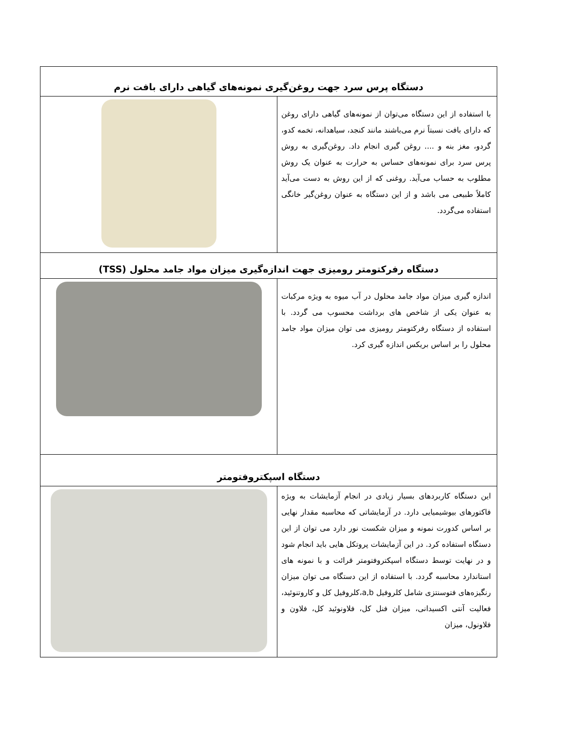| دستگاه پرس سرد جهت روغن‌گیری نمونه‌های گیاهی دارای بافت نرم | |
| با استفاده از این دستگاه می‌توان از نمونه‌های گیاهی دارای روغن که دارای بافت نسبتاً نرم می‌باشند مانند کنجد، سیاهدانه، تخمه کدو، گردو، مغز بنه و .... روغن گیری انجام داد. روغن‌گیری به روش پرس سرد برای نمونه‌های حساس به حرارت به عنوان یک روش مطلوب به حساب می‌آید. روغنی که از این روش به دست می‌آید کاملاً طبیعی می باشد و از این دستگاه به عنوان روغن‌گیر خانگی استفاده می‌گردد. | |
| دستگاه رفرکتومتر رومیزی جهت اندازه‌گیری میزان مواد جامد محلول (TSS) | |
| اندازه گیری میزان مواد جامد محلول در آب میوه به ویژه مرکبات به عنوان یکی از شاخص های برداشت محسوب می گردد. با استفاده از دستگاه رفرکتومتر رومیزی می توان میزان مواد جامد محلول را بر اساس بریکس اندازه گیری کرد. | |
| دستگاه اسپکتروفتومتر | |
| این دستگاه کاربردهای بسیار زیادی در انجام آزمایشات به ویژه فاکتورهای بیوشیمیایی دارد. در آزمایشاتی که محاسبه مقدار نهایی بر اساس کدورت نمونه و میزان شکست نور دارد می توان از این دستگاه استفاده کرد. در این آزمایشات پروتکل هایی باید انجام شود و در نهایت توسط دستگاه اسپکتروفتومتر قرائت و با نمونه های استاندارد محاسبه گردد. با استفاده از این دستگاه می توان میزان رنگیزه‌های فتوسنتزی شامل کلروفیل a,b،کلروفیل کل و کاروتنوئید، فعالیت آنتی اکسیدانی، میزان فنل کل، فلاونوئید کل، فلاون و فلاونول، میزان | |